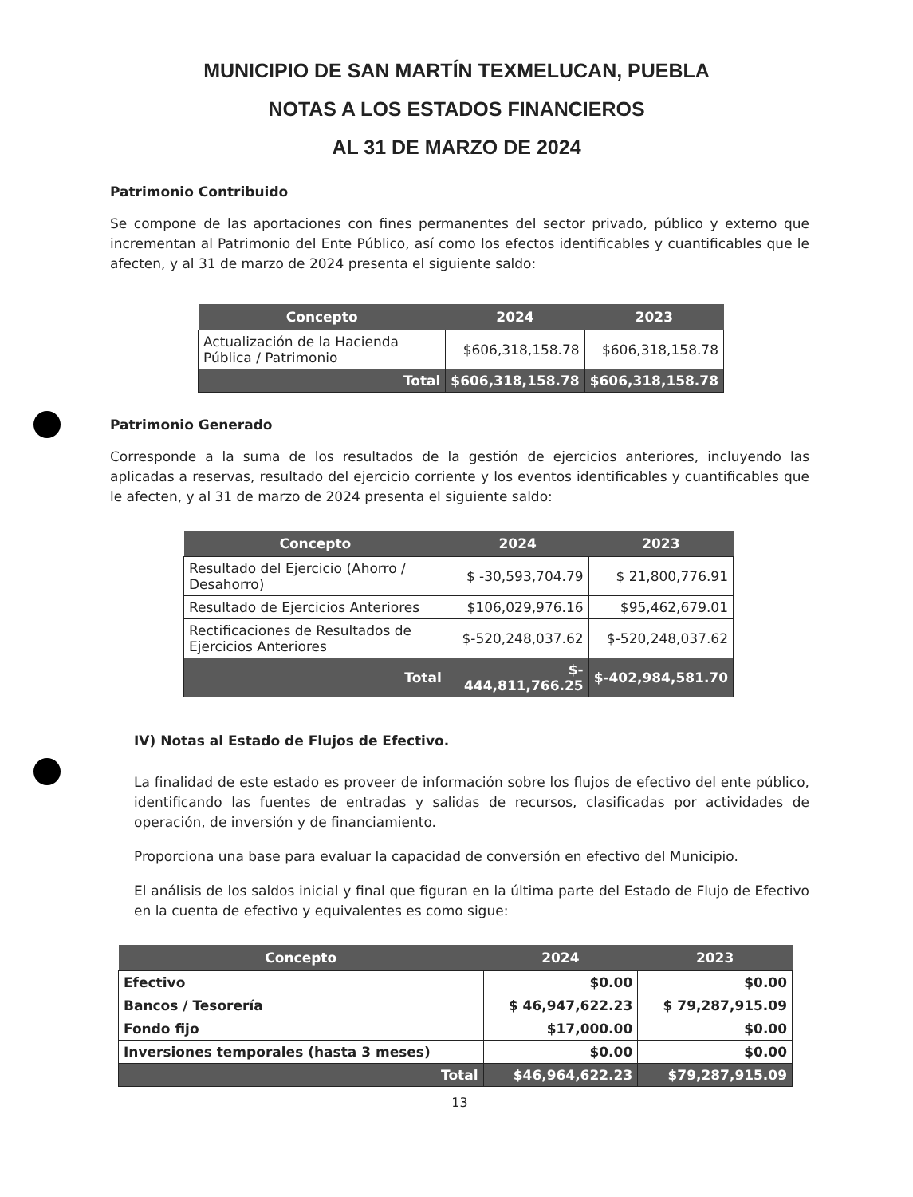MUNICIPIO DE SAN MARTÍN TEXMELUCAN, PUEBLA
NOTAS A LOS ESTADOS FINANCIEROS
AL 31 DE MARZO DE 2024
Patrimonio Contribuido
Se compone de las aportaciones con fines permanentes del sector privado, público y externo que incrementan al Patrimonio del Ente Público, así como los efectos identificables y cuantificables que le afecten, y al 31 de marzo de 2024 presenta el siguiente saldo:
| Concepto | 2024 | 2023 |
| --- | --- | --- |
| Actualización de la Hacienda Pública / Patrimonio | $606,318,158.78 | $606,318,158.78 |
| Total | $606,318,158.78 | $606,318,158.78 |
Patrimonio Generado
Corresponde a la suma de los resultados de la gestión de ejercicios anteriores, incluyendo las aplicadas a reservas, resultado del ejercicio corriente y los eventos identificables y cuantificables que le afecten, y al 31 de marzo de 2024 presenta el siguiente saldo:
| Concepto | 2024 | 2023 |
| --- | --- | --- |
| Resultado del Ejercicio (Ahorro / Desahorro) | $ -30,593,704.79 | $ 21,800,776.91 |
| Resultado de Ejercicios Anteriores | $106,029,976.16 | $95,462,679.01 |
| Rectificaciones de Resultados de Ejercicios Anteriores | $-520,248,037.62 | $-520,248,037.62 |
| Total | $- 444,811,766.25 | $-402,984,581.70 |
IV) Notas al Estado de Flujos de Efectivo.
La finalidad de este estado es proveer de información sobre los flujos de efectivo del ente público, identificando las fuentes de entradas y salidas de recursos, clasificadas por actividades de operación, de inversión y de financiamiento.
Proporciona una base para evaluar la capacidad de conversión en efectivo del Municipio.
El análisis de los saldos inicial y final que figuran en la última parte del Estado de Flujo de Efectivo en la cuenta de efectivo y equivalentes es como sigue:
| Concepto | 2024 | 2023 |
| --- | --- | --- |
| Efectivo | $0.00 | $0.00 |
| Bancos / Tesorería | $ 46,947,622.23 | $ 79,287,915.09 |
| Fondo fijo | $17,000.00 | $0.00 |
| Inversiones temporales (hasta 3 meses) | $0.00 | $0.00 |
| Total | $46,964,622.23 | $79,287,915.09 |
13